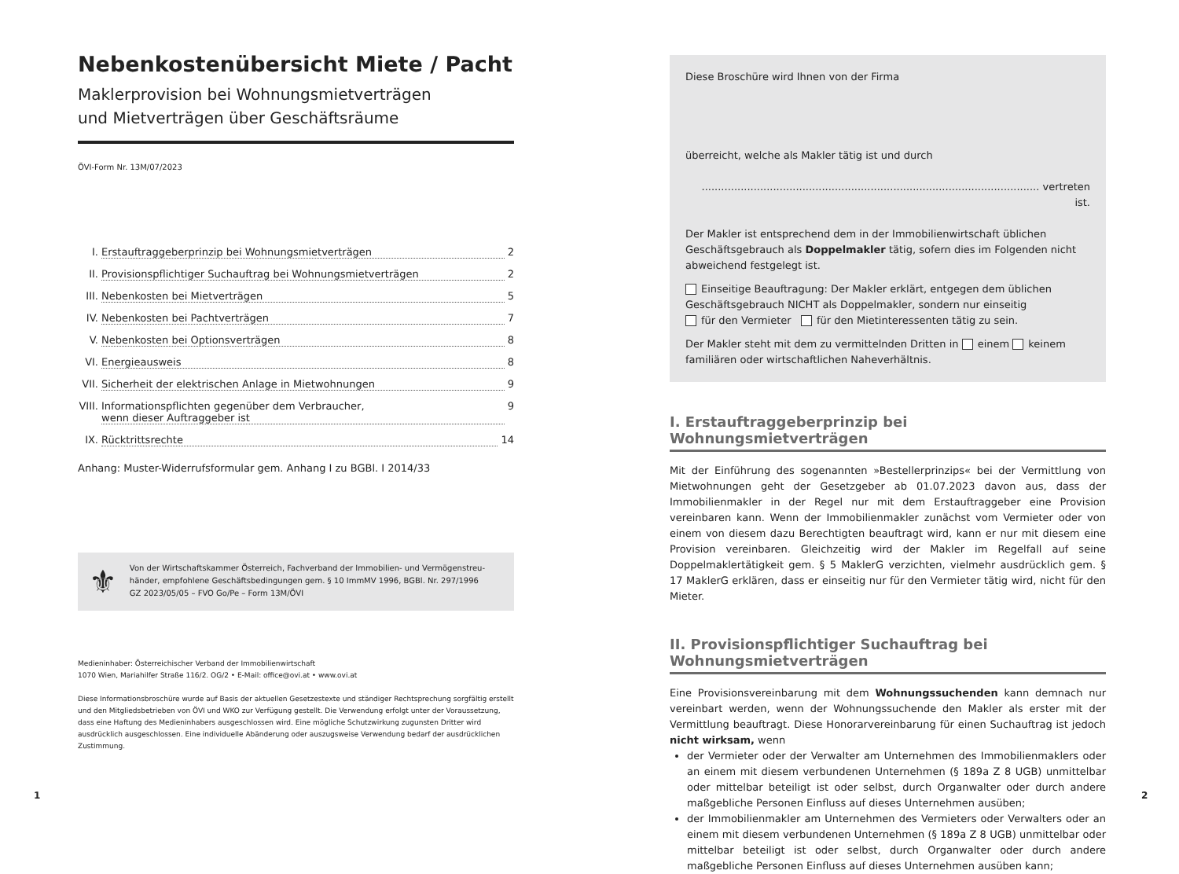Nebenkostenübersicht Miete / Pacht
Maklerprovision bei Wohnungsmietverträgen
und Mietverträgen über Geschäftsräume
ÖVI-Form Nr. 13M/07/2023
I. Erstauftraggeberprinzip bei Wohnungsmietverträgen 2
II. Provisionspflichtiger Suchauftrag bei Wohnungsmietverträgen 2
III. Nebenkosten bei Mietverträgen 5
IV. Nebenkosten bei Pachtverträgen 7
V. Nebenkosten bei Optionsverträgen 8
VI. Energieausweis 8
VII. Sicherheit der elektrischen Anlage in Mietwohnungen 9
VIII. Informationspflichten gegenüber dem Verbraucher,
wenn dieser Auftraggeber ist 9
IX. Rücktrittsrechte 14
Anhang: Muster-Widerrufsformular gem. Anhang I zu BGBl. I 2014/33
⚜
Von der Wirtschaftskammer Österreich, Fachverband der Immobilien- und Vermögenstreu­händer, empfohlene Geschäftsbedingungen gem. § 10 ImmMV 1996, BGBl. Nr. 297/1996
GZ 2023/05/05 – FVO Go/Pe – Form 13M/ÖVI
Medieninhaber: Österreichischer Verband der Immobilienwirtschaft
1070 Wien, Mariahilfer Straße 116/2. OG/2 • E-Mail: office@ovi.at • www.ovi.at
Diese Informationsbroschüre wurde auf Basis der aktuellen Gesetzestexte und ständiger Rechtsprechung sorgfältig erstellt und den Mitgliedsbetrieben von ÖVI und WKO zur Verfügung gestellt. Die Verwendung erfolgt unter der Voraussetzung, dass eine Haftung des Medieninhabers ausgeschlossen wird. Eine mögliche Schutzwirkung zugunsten Dritter wird ausdrücklich ausgeschlossen. Eine individuelle Abänderung oder auszugsweise Verwendung bedarf der ausdrücklichen Zustimmung.
Diese Broschüre wird Ihnen von der Firma
überreicht, welche als Makler tätig ist und durch
........................................................................................................ vertreten ist.
Der Makler ist entsprechend dem in der Immobilienwirtschaft üblichen Geschäfts­gebrauch als Doppelmakler tätig, sofern dies im Folgenden nicht abweichend festgelegt ist.
Einseitige Beauftragung: Der Makler erklärt, entgegen dem üblichen Geschäfts­gebrauch NICHT als Doppelmakler, sondern nur einseitig
für den Vermieter für den Mietinteressenten tätig zu sein.
Der Makler steht mit dem zu vermittelnden Dritten in einem keinem familiären oder wirtschaftlichen Naheverhältnis.
I. Erstauftraggeberprinzip bei Wohnungsmietverträgen
Mit der Einführung des sogenannten »Bestellerprinzips« bei der Vermittlung von Miet­wohnungen geht der Gesetzgeber ab 01.07.2023 davon aus, dass der Immobilienmakler in der Regel nur mit dem Erstauftraggeber eine Provision vereinbaren kann. Wenn der Immobilienmakler zunächst vom Vermieter oder von einem von diesem dazu Berechtigten beauftragt wird, kann er nur mit diesem eine Provision vereinbaren. Gleichzeitig wird der Makler im Regelfall auf seine Doppelmaklertätigkeit gem. § 5 MaklerG verzichten, vielmehr ausdrücklich gem. § 17 MaklerG erklären, dass er einseitig nur für den Vermieter tätig wird, nicht für den Mieter.
II. Provisionspflichtiger Suchauftrag bei Wohnungsmietverträgen
Eine Provisionsvereinbarung mit dem Wohnungssuchenden kann demnach nur vereinbart werden, wenn der Wohnungssuchende den Makler als erster mit der Vermittlung beauftragt. Diese Honorarvereinbarung für einen Suchauftrag ist jedoch nicht wirksam, wenn
der Vermieter oder der Verwalter am Unternehmen des Immobilienmaklers oder an einem mit diesem verbundenen Unternehmen (§ 189a Z 8 UGB) unmittelbar oder mittelbar beteiligt ist oder selbst, durch Organwalter oder durch andere maßgebliche Personen Einfluss auf dieses Unternehmen ausüben;
der Immobilienmakler am Unternehmen des Vermieters oder Verwalters oder an einem mit diesem verbundenen Unternehmen (§ 189a Z 8 UGB) unmittelbar oder mittelbar beteiligt ist oder selbst, durch Organwalter oder durch andere maßgebliche Personen Einfluss auf dieses Unternehmen ausüben kann;
1 2